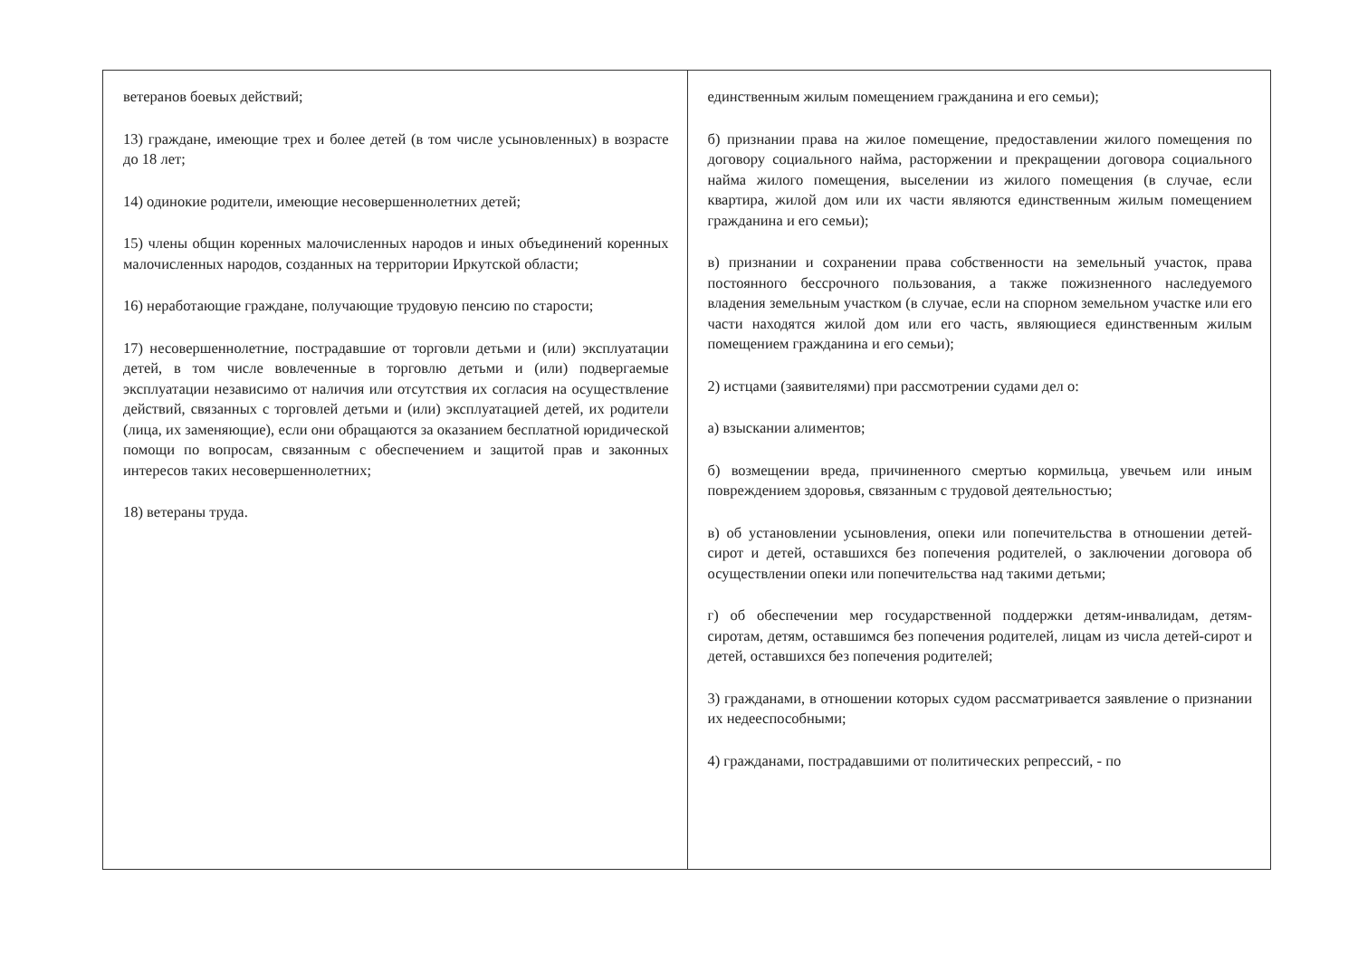ветеранов боевых действий;
13) граждане, имеющие трех и более детей (в том числе усыновленных) в возрасте до 18 лет;
14) одинокие родители, имеющие несовершеннолетних детей;
15) члены общин коренных малочисленных народов и иных объединений коренных малочисленных народов, созданных на территории Иркутской области;
16) неработающие граждане, получающие трудовую пенсию по старости;
17) несовершеннолетние, пострадавшие от торговли детьми и (или) эксплуатации детей, в том числе вовлеченные в торговлю детьми и (или) подвергаемые эксплуатации независимо от наличия или отсутствия их согласия на осуществление действий, связанных с торговлей детьми и (или) эксплуатацией детей, их родители (лица, их заменяющие), если они обращаются за оказанием бесплатной юридической помощи по вопросам, связанным с обеспечением и защитой прав и законных интересов таких несовершеннолетних;
18) ветераны труда.
единственным жилым помещением гражданина и его семьи);
б) признании права на жилое помещение, предоставлении жилого помещения по договору социального найма, расторжении и прекращении договора социального найма жилого помещения, выселении из жилого помещения (в случае, если квартира, жилой дом или их части являются единственным жилым помещением гражданина и его семьи);
в) признании и сохранении права собственности на земельный участок, права постоянного бессрочного пользования, а также пожизненного наследуемого владения земельным участком (в случае, если на спорном земельном участке или его части находятся жилой дом или его часть, являющиеся единственным жилым помещением гражданина и его семьи);
2) истцами (заявителями) при рассмотрении судами дел о:
а) взыскании алиментов;
б) возмещении вреда, причиненного смертью кормильца, увечьем или иным повреждением здоровья, связанным с трудовой деятельностью;
в) об установлении усыновления, опеки или попечительства в отношении детей-сирот и детей, оставшихся без попечения родителей, о заключении договора об осуществлении опеки или попечительства над такими детьми;
г) об обеспечении мер государственной поддержки детям-инвалидам, детям-сиротам, детям, оставшимся без попечения родителей, лицам из числа детей-сирот и детей, оставшихся без попечения родителей;
3) гражданами, в отношении которых судом рассматривается заявление о признании их недееспособными;
4) гражданами, пострадавшими от политических репрессий, - по